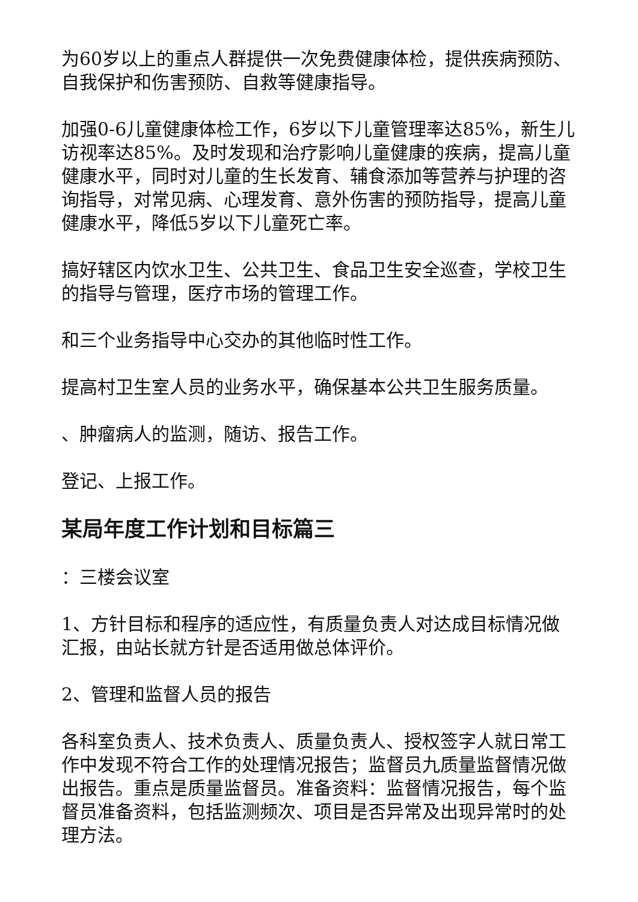为60岁以上的重点人群提供一次免费健康体检，提供疾病预防、自我保护和伤害预防、自救等健康指导。
加强0-6儿童健康体检工作，6岁以下儿童管理率达85%，新生儿访视率达85%。及时发现和治疗影响儿童健康的疾病，提高儿童健康水平，同时对儿童的生长发育、辅食添加等营养与护理的咨询指导，对常见病、心理发育、意外伤害的预防指导，提高儿童健康水平，降低5岁以下儿童死亡率。
搞好辖区内饮水卫生、公共卫生、食品卫生安全巡查，学校卫生的指导与管理，医疗市场的管理工作。
和三个业务指导中心交办的其他临时性工作。
提高村卫生室人员的业务水平，确保基本公共卫生服务质量。
、肿瘤病人的监测，随访、报告工作。
登记、上报工作。
某局年度工作计划和目标篇三
：三楼会议室
1、方针目标和程序的适应性，有质量负责人对达成目标情况做汇报，由站长就方针是否适用做总体评价。
2、管理和监督人员的报告
各科室负责人、技术负责人、质量负责人、授权签字人就日常工作中发现不符合工作的处理情况报告；监督员九质量监督情况做出报告。重点是质量监督员。准备资料：监督情况报告，每个监督员准备资料，包括监测频次、项目是否异常及出现异常时的处理方法。